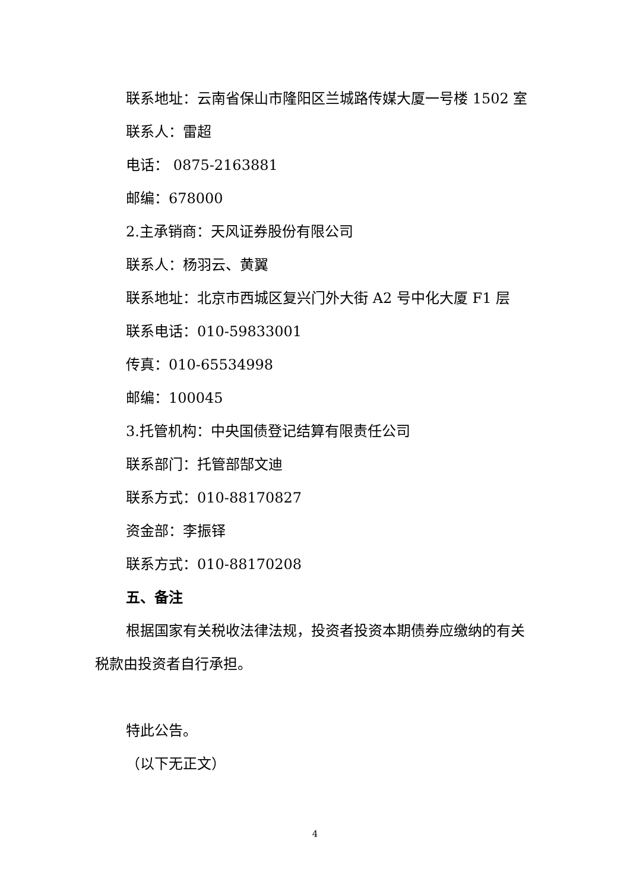联系地址：云南省保山市隆阳区兰城路传媒大厦一号楼 1502 室
联系人：雷超
电话： 0875-2163881
邮编：678000
2.主承销商：天风证券股份有限公司
联系人：杨羽云、黄翼
联系地址：北京市西城区复兴门外大街 A2 号中化大厦 F1 层
联系电话：010-59833001
传真：010-65534998
邮编：100045
3.托管机构：中央国债登记结算有限责任公司
联系部门：托管部郜文迪
联系方式：010-88170827
资金部：李振铎
联系方式：010-88170208
五、备注
根据国家有关税收法律法规，投资者投资本期债券应缴纳的有关税款由投资者自行承担。
特此公告。
（以下无正文）
4